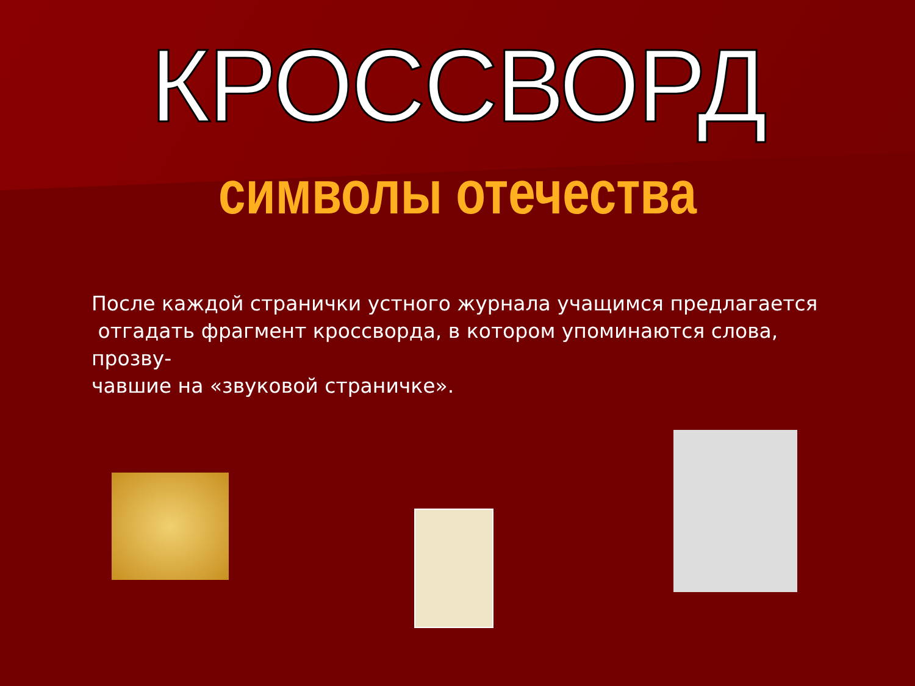КРОССВОРД
символы отечества
После каждой странички устного журнала учащимся предлагается
отгадать фрагмент кроссворда, в котором упоминаются слова, прозву-
чавшие на «звуковой страничке».